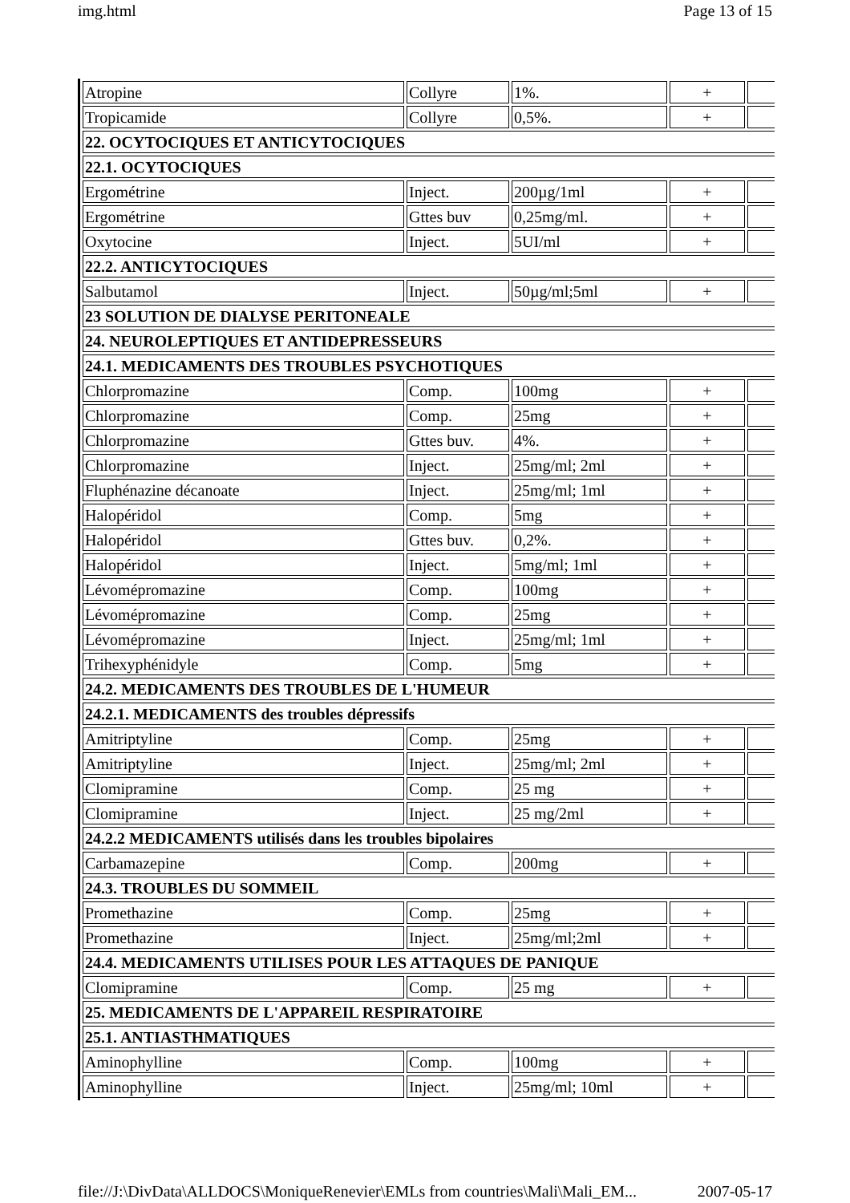img.html Page 13 of 15
| Atropine | Collyre | 1%. | + | |
| Tropicamide | Collyre | 0,5%. | + | |
| 22. OCYTOCIQUES ET ANTICYTOCIQUES | | | | |
| 22.1. OCYTOCIQUES | | | | |
| Ergométrine | Inject. | 200µg/1ml | + | |
| Ergométrine | Gttes buv | 0,25mg/ml. | + | |
| Oxytocine | Inject. | 5UI/ml | + | |
| 22.2. ANTICYTOCIQUES | | | | |
| Salbutamol | Inject. | 50µg/ml;5ml | + | |
| 23 SOLUTION DE DIALYSE PERITONEALE | | | | |
| 24. NEUROLEPTIQUES ET ANTIDEPRESSEURS | | | | |
| 24.1. MEDICAMENTS DES TROUBLES PSYCHOTIQUES | | | | |
| Chlorpromazine | Comp. | 100mg | + | |
| Chlorpromazine | Comp. | 25mg | + | |
| Chlorpromazine | Gttes buv. | 4%. | + | |
| Chlorpromazine | Inject. | 25mg/ml; 2ml | + | |
| Fluphénazine décanoate | Inject. | 25mg/ml; 1ml | + | |
| Halopéridol | Comp. | 5mg | + | |
| Halopéridol | Gttes buv. | 0,2%. | + | |
| Halopéridol | Inject. | 5mg/ml; 1ml | + | |
| Lévomépromazine | Comp. | 100mg | + | |
| Lévomépromazine | Comp. | 25mg | + | |
| Lévomépromazine | Inject. | 25mg/ml; 1ml | + | |
| Trihexyphénidyle | Comp. | 5mg | + | |
| 24.2. MEDICAMENTS DES TROUBLES DE L'HUMEUR | | | | |
| 24.2.1. MEDICAMENTS des troubles dépressifs | | | | |
| Amitriptyline | Comp. | 25mg | + | |
| Amitriptyline | Inject. | 25mg/ml; 2ml | + | |
| Clomipramine | Comp. | 25 mg | + | |
| Clomipramine | Inject. | 25 mg/2ml | + | |
| 24.2.2 MEDICAMENTS utilisés dans les troubles bipolaires | | | | |
| Carbamazepine | Comp. | 200mg | + | |
| 24.3. TROUBLES DU SOMMEIL | | | | |
| Promethazine | Comp. | 25mg | + | |
| Promethazine | Inject. | 25mg/ml;2ml | + | |
| 24.4. MEDICAMENTS UTILISES POUR LES ATTAQUES DE PANIQUE | | | | |
| Clomipramine | Comp. | 25 mg | + | |
| 25. MEDICAMENTS DE L'APPAREIL RESPIRATOIRE | | | | |
| 25.1. ANTIASTHMATIQUES | | | | |
| Aminophylline | Comp. | 100mg | + | |
| Aminophylline | Inject. | 25mg/ml; 10ml | + | |
file://J:\DivData\ALLDOCS\MoniqueRenevier\EMLs from countries\Mali\Mali_EM... 2007-05-17